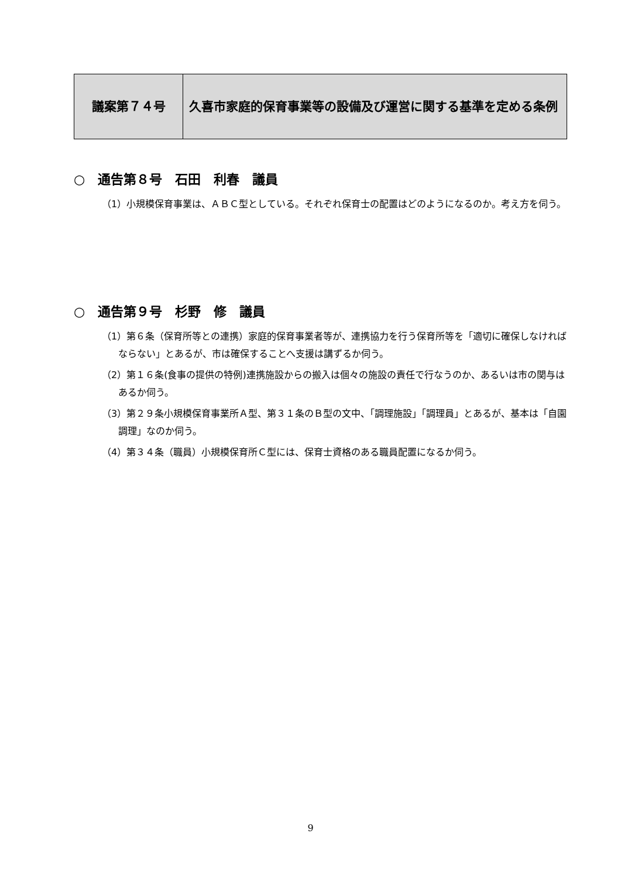| 議案第７４号 | 久喜市家庭的保育事業等の設備及び運営に関する基準を定める条例 |
○　通告第８号　石田　利春　議員
（1）小規模保育事業は、ＡＢＣ型としている。それぞれ保育士の配置はどのようになるのか。考え方を伺う。
○　通告第９号　杉野　修　議員
（1）第６条（保育所等との連携）家庭的保育事業者等が、連携協力を行う保育所等を「適切に確保しなければならない」とあるが、市は確保することへ支援は講ずるか伺う。
（2）第１６条(食事の提供の特例)連携施設からの搬入は個々の施設の責任で行なうのか、あるいは市の関与はあるか伺う。
（3）第２９条小規模保育事業所Ａ型、第３１条のＢ型の文中、「調理施設」「調理員」とあるが、基本は「自園調理」なのか伺う。
（4）第３４条（職員）小規模保育所Ｃ型には、保育士資格のある職員配置になるか伺う。
9